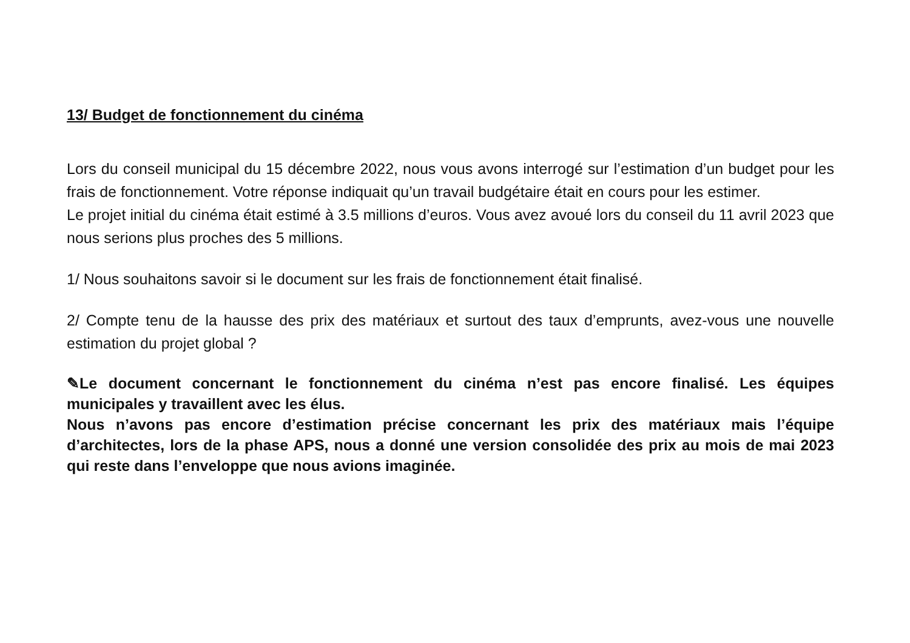13/ Budget de fonctionnement du cinéma
Lors du conseil municipal du 15 décembre 2022, nous vous avons interrogé sur l’estimation d’un budget pour les frais de fonctionnement. Votre réponse indiquait qu’un travail budgétaire était en cours pour les estimer.
Le projet initial du cinéma était estimé à 3.5 millions d’euros. Vous avez avoué lors du conseil du 11 avril 2023 que nous serions plus proches des 5 millions.
1/ Nous souhaitons savoir si le document sur les frais de fonctionnement était finalisé.
2/ Compte tenu de la hausse des prix des matériaux et surtout des taux d’emprunts, avez-vous une nouvelle estimation du projet global ?
✎Le document concernant le fonctionnement du cinéma n’est pas encore finalisé. Les équipes municipales y travaillent avec les élus.
Nous n’avons pas encore d’estimation précise concernant les prix des matériaux mais l’équipe d’architectes, lors de la phase APS, nous a donné une version consolidée des prix au mois de mai 2023 qui reste dans l’enveloppe que nous avions imaginée.